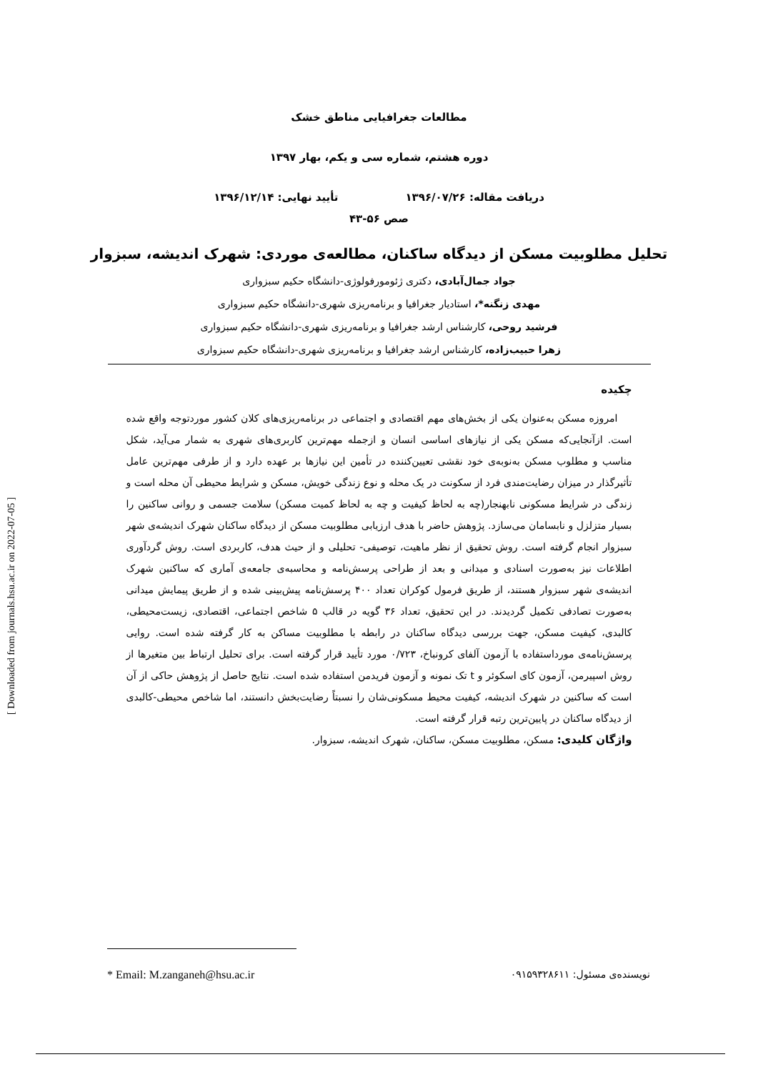مطالعات جغرافیایی مناطق خشک
دوره هشتم، شماره سی و یکم، بهار ۱۳۹۷
دریافت مقاله: ۱۳۹۶/۰۷/۲۶ تأیید نهایی: ۱۳۹۶/۱۲/۱۴
صص ۵۶-۴۳
تحلیل مطلوبیت مسکن از دیدگاه ساکنان، مطالعه‌ی موردی: شهرک اندیشه، سبزوار
جواد جمال‌آبادی، دکتری ژئومورفولوژی-دانشگاه حکیم سبزواری
مهدی زنگنه*، استادیار جغرافیا و برنامه‌ریزی شهری-دانشگاه حکیم سبزواری
فرشید روحی، کارشناس ارشد جغرافیا و برنامه‌ریزی شهری-دانشگاه حکیم سبزواری
زهرا حبیب‌زاده، کارشناس ارشد جغرافیا و برنامه‌ریزی شهری-دانشگاه حکیم سبزواری
چکیده
امروزه مسکن به‌عنوان یکی از بخش‌های مهم اقتصادی و اجتماعی در برنامه‌ریزی‌های کلان کشور موردتوجه واقع شده است. ازآنجایی‌که مسکن یکی از نیازهای اساسی انسان و ازجمله مهم‌ترین کاربری‌های شهری به شمار می‌آید، شکل مناسب و مطلوب مسکن به‌نوبه‌ی خود نقشی تعیین‌کننده در تأمین این نیازها بر عهده دارد و از طرفی مهم‌ترین عامل تأثیرگذار در میزان رضایت‌مندی فرد از سکونت در یک محله و نوع زندگی خویش، مسکن و شرایط محیطی آن محله است و زندگی در شرایط مسکونی نابهنجار(چه به لحاظ کیفیت و چه به لحاظ کمیت مسکن) سلامت جسمی و روانی ساکنین را بسیار متزلزل و نابسامان می‌سازد. پژوهش حاضر با هدف ارزیابی مطلوبیت مسکن از دیدگاه ساکنان شهرک اندیشه‌ی شهر سبزوار انجام گرفته است. روش تحقیق از نظر ماهیت، توصیفی- تحلیلی و از حیث هدف، کاربردی است. روش گردآوری اطلاعات نیز به‌صورت اسنادی و میدانی و بعد از طراحی پرسش‌نامه و محاسبه‌ی جامعه‌ی آماری که ساکنین شهرک اندیشه‌ی شهر سبزوار هستند، از طریق فرمول کوکران تعداد ۴۰۰ پرسش‌نامه پیش‌بینی شده و از طریق پیمایش میدانی به‌صورت تصادفی تکمیل گردیدند. در این تحقیق، تعداد ۳۶ گویه در قالب ۵ شاخص اجتماعی، اقتصادی، زیست‌محیطی، کالبدی، کیفیت مسکن، جهت بررسی دیدگاه ساکنان در رابطه با مطلوبیت مساکن به کار گرفته شده است. روایی پرسش‌نامه‌ی مورداستفاده با آزمون آلفای کرونباخ، ۰/۷۲۳ مورد تأیید قرار گرفته است. برای تحلیل ارتباط بین متغیرها از روش اسپیرمن، آزمون کای اسکوئر و t تک نمونه و آزمون فریدمن استفاده شده است. نتایج حاصل از پژوهش حاکی از آن است که ساکنین در شهرک اندیشه، کیفیت محیط مسکونی‌شان را نسبتاً رضایت‌بخش دانستند، اما شاخص محیطی-کالبدی از دیدگاه ساکنان در پایین‌ترین رتبه قرار گرفته است.
واژگان کلیدی: مسکن، مطلوبیت مسکن، ساکنان، شهرک اندیشه، سبزوار.
[ Downloaded from journals.hsu.ac.ir on 2022-07-05 ]
* Email: M.zanganeh@hsu.ac.ir نویسنده‌ی مسئول: ۰۹۱۵۹۳۲۸۶۱۱